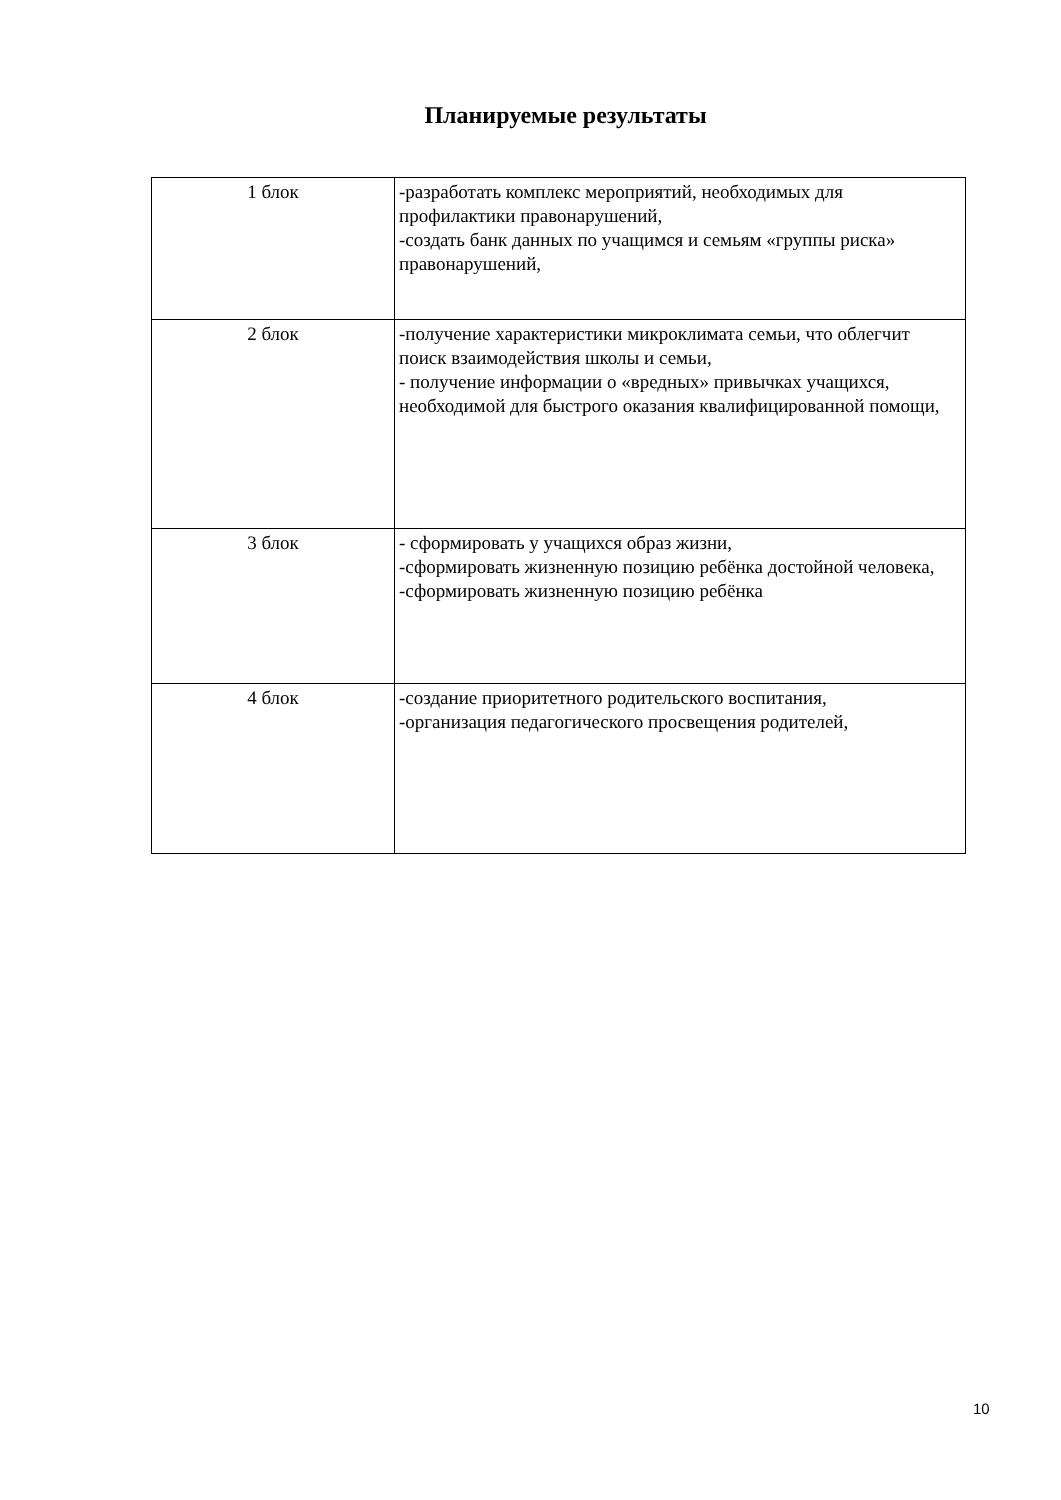Планируемые результаты
| 1 блок | -разработать комплекс мероприятий, необходимых для профилактики правонарушений, -создать банк данных по учащимся и семьям «группы риска» правонарушений, |
| 2 блок | -получение характеристики микроклимата семьи, что облегчит поиск взаимодействия школы и семьи, - получение информации о «вредных» привычках учащихся, необходимой для быстрого оказания квалифицированной помощи, |
| 3 блок | - сформировать у учащихся образ жизни, -сформировать жизненную позицию ребёнка достойной человека, -сформировать жизненную позицию ребёнка |
| 4 блок | -создание приоритетного родительского воспитания, -организация педагогического просвещения родителей, |
10